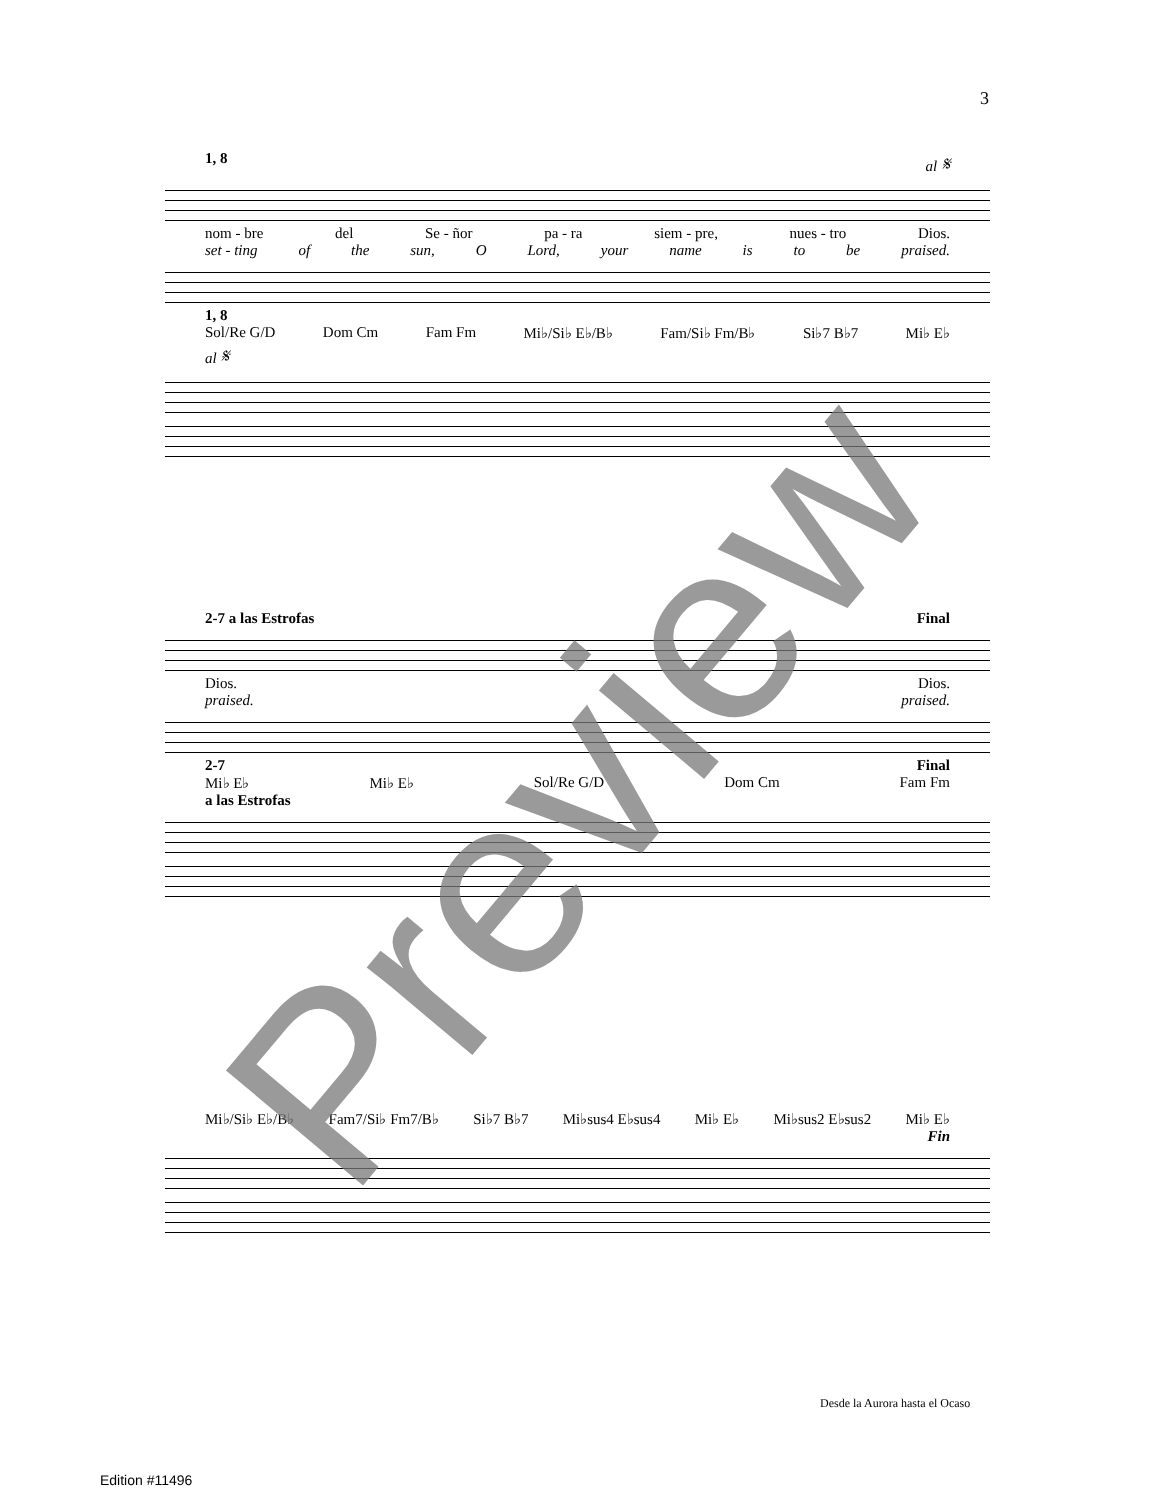3
1, 8 al 𝄋
nom - bre del Se - ñor pa - ra siem - pre, nues - tro Dios.
set - ting of the sun, O Lord, your name is to be praised.
1, 8
Sol/Re G/D Dom Cm Fam Fm Mi♭/Si♭ E♭/B♭ Fam/Si♭ Fm/B♭ Si♭7 B♭7 Mi♭ E♭
al 𝄋
2-7 a las Estrofas Final
Dios. Dios.
praised. praised.
2-7 Final
Mi♭ E♭ Mi♭ E♭ Sol/Re G/D Dom Cm Fam Fm
a las Estrofas
Mi♭/Si♭ E♭/B♭ Fam7/Si♭ Fm7/B♭ Si♭7 B♭7 Mi♭sus4 E♭sus4 Mi♭ E♭ Mi♭sus2 E♭sus2 Mi♭ E♭
Fin
Preview
Desde la Aurora hasta el Ocaso
Edition #11496